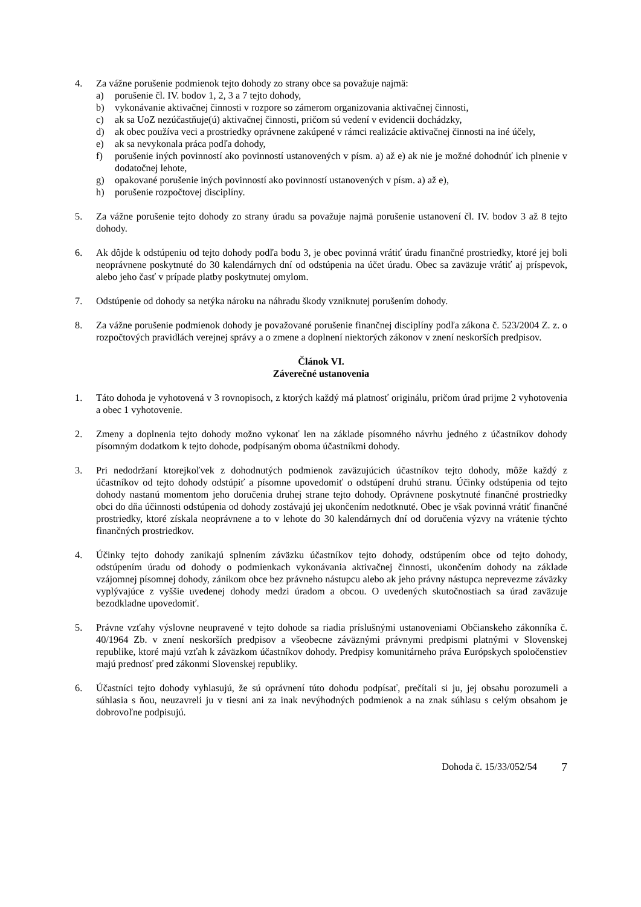4. Za vážne porušenie podmienok tejto dohody zo strany obce sa považuje najmä:
a) porušenie čl. IV. bodov 1, 2, 3 a 7 tejto dohody,
b) vykonávanie aktivačnej činnosti v rozpore so zámerom organizovania aktivačnej činnosti,
c) ak sa UoZ nezúčastňuje(ú) aktivačnej činnosti, pričom sú vedení v evidencii dochádzky,
d) ak obec používa veci a prostriedky oprávnene zakúpené v rámci realizácie aktivačnej činnosti na iné účely,
e) ak sa nevykonala práca podľa dohody,
f) porušenie iných povinností ako povinností ustanovených v písm. a) až e) ak nie je možné dohodnúť ich plnenie v dodatočnej lehote,
g) opakované porušenie iných povinností ako povinností ustanovených v písm. a) až e),
h) porušenie rozpočtovej disciplíny.
5. Za vážne porušenie tejto dohody zo strany úradu sa považuje najmä porušenie ustanovení čl. IV. bodov 3 až 8 tejto dohody.
6. Ak dôjde k odstúpeniu od tejto dohody podľa bodu 3, je obec povinná vrátiť úradu finančné prostriedky, ktoré jej boli neoprávnene poskytnuté do 30 kalendárnych dní od odstúpenia na účet úradu. Obec sa zaväzuje vrátiť aj príspevok, alebo jeho časť v prípade platby poskytnutej omylom.
7. Odstúpenie od dohody sa netýka nároku na náhradu škody vzniknutej porušením dohody.
8. Za vážne porušenie podmienok dohody je považované porušenie finančnej disciplíny podľa zákona č. 523/2004 Z. z. o rozpočtových pravidlách verejnej správy a o zmene a doplnení niektorých zákonov v znení neskorších predpisov.
Článok VI.
Záverečné ustanovenia
1. Táto dohoda je vyhotovená v 3 rovnopisoch, z ktorých každý má platnosť originálu, pričom úrad prijme 2 vyhotovenia a obec 1 vyhotovenie.
2. Zmeny a doplnenia tejto dohody možno vykonať len na základe písomného návrhu jedného z účastníkov dohody písomným dodatkom k tejto dohode, podpísaným oboma účastníkmi dohody.
3. Pri nedodržaní ktorejkoľvek z dohodnutých podmienok zaväzujúcich účastníkov tejto dohody, môže každý z účastníkov od tejto dohody odstúpiť a písomne upovedomiť o odstúpení druhú stranu. Účinky odstúpenia od tejto dohody nastanú momentom jeho doručenia druhej strane tejto dohody. Oprávnene poskytnuté finančné prostriedky obci do dňa účinnosti odstúpenia od dohody zostávajú jej ukončením nedotknuté. Obec je však povinná vrátiť finančné prostriedky, ktoré získala neoprávnene a to v lehote do 30 kalendárnych dní od doručenia výzvy na vrátenie týchto finančných prostriedkov.
4. Účinky tejto dohody zanikajú splnením záväzku účastníkov tejto dohody, odstúpením obce od tejto dohody, odstúpením úradu od dohody o podmienkach vykonávania aktivačnej činnosti, ukončením dohody na základe vzájomnej písomnej dohody, zánikom obce bez právneho nástupcu alebo ak jeho právny nástupca neprevezme záväzky vyplývajúce z vyššie uvedenej dohody medzi úradom a obcou. O uvedených skutočnostiach sa úrad zaväzuje bezodkladne upovedomiť.
5. Právne vzťahy výslovne neupravené v tejto dohode sa riadia príslušnými ustanoveniami Občianskeho zákonníka č. 40/1964 Zb. v znení neskorších predpisov a všeobecne záväznými právnymi predpismi platnými v Slovenskej republike, ktoré majú vzťah k záväzkom účastníkov dohody. Predpisy komunitárneho práva Európskych spoločenstiev majú prednosť pred zákonmi Slovenskej republiky.
6. Účastníci tejto dohody vyhlasujú, že sú oprávnení túto dohodu podpísať, prečítali si ju, jej obsahu porozumeli a súhlasia s ňou, neuzavreli ju v tiesni ani za inak nevýhodných podmienok a na znak súhlasu s celým obsahom je dobrovoľne podpisujú.
Dohoda č. 15/33/052/54 7